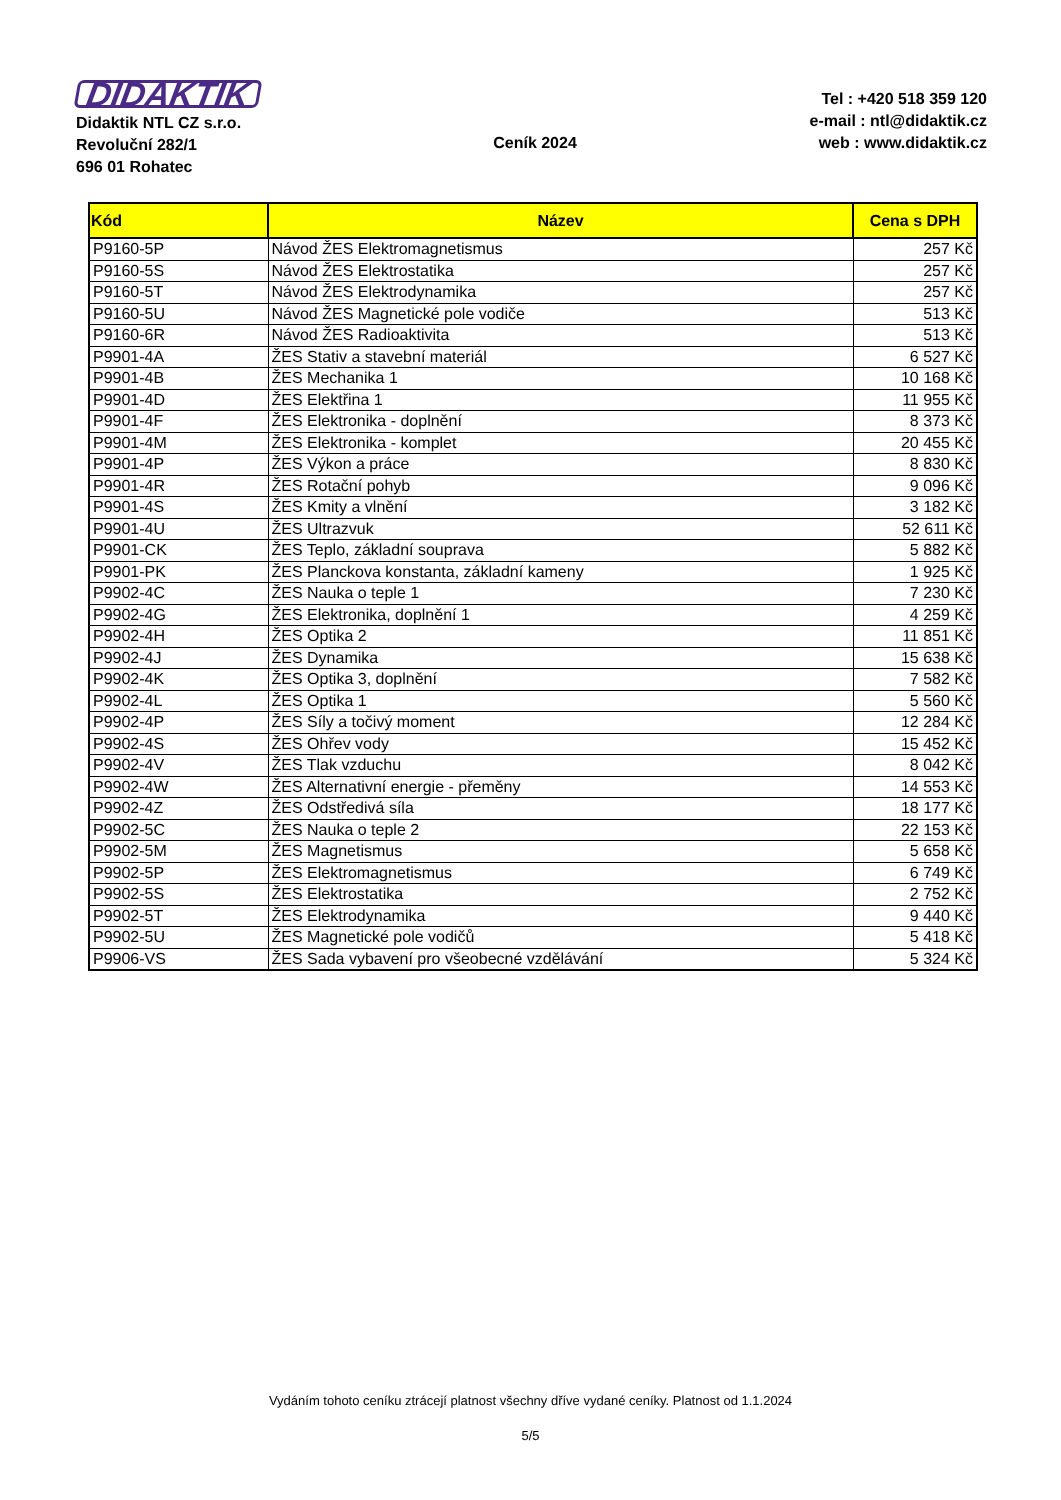DIDAKTIK
Didaktik NTL CZ s.r.o.
Revoluční 282/1
696 01 Rohatec
Ceník 2024
Tel : +420 518 359 120
e-mail : ntl@didaktik.cz
web : www.didaktik.cz
| Kód | Název | Cena s DPH |
| --- | --- | --- |
| P9160-5P | Návod ŽES Elektromagnetismus | 257 Kč |
| P9160-5S | Návod ŽES Elektrostatika | 257 Kč |
| P9160-5T | Návod ŽES Elektrodynamika | 257 Kč |
| P9160-5U | Návod ŽES Magnetické pole vodiče | 513 Kč |
| P9160-6R | Návod ŽES Radioaktivita | 513 Kč |
| P9901-4A | ŽES Stativ a stavební materiál | 6 527 Kč |
| P9901-4B | ŽES Mechanika 1 | 10 168 Kč |
| P9901-4D | ŽES Elektřina 1 | 11 955 Kč |
| P9901-4F | ŽES Elektronika - doplnění | 8 373 Kč |
| P9901-4M | ŽES Elektronika - komplet | 20 455 Kč |
| P9901-4P | ŽES Výkon a práce | 8 830 Kč |
| P9901-4R | ŽES Rotační pohyb | 9 096 Kč |
| P9901-4S | ŽES Kmity a vlnění | 3 182 Kč |
| P9901-4U | ŽES Ultrazvuk | 52 611 Kč |
| P9901-CK | ŽES Teplo, základní souprava | 5 882 Kč |
| P9901-PK | ŽES Planckova konstanta, základní kameny | 1 925 Kč |
| P9902-4C | ŽES Nauka o teple 1 | 7 230 Kč |
| P9902-4G | ŽES Elektronika, doplnění 1 | 4 259 Kč |
| P9902-4H | ŽES Optika 2 | 11 851 Kč |
| P9902-4J | ŽES Dynamika | 15 638 Kč |
| P9902-4K | ŽES Optika 3, doplnění | 7 582 Kč |
| P9902-4L | ŽES Optika 1 | 5 560 Kč |
| P9902-4P | ŽES Síly a točivý moment | 12 284 Kč |
| P9902-4S | ŽES Ohřev vody | 15 452 Kč |
| P9902-4V | ŽES Tlak vzduchu | 8 042 Kč |
| P9902-4W | ŽES Alternativní energie - přeměny | 14 553 Kč |
| P9902-4Z | ŽES Odstředivá síla | 18 177 Kč |
| P9902-5C | ŽES Nauka o teple 2 | 22 153 Kč |
| P9902-5M | ŽES Magnetismus | 5 658 Kč |
| P9902-5P | ŽES Elektromagnetismus | 6 749 Kč |
| P9902-5S | ŽES Elektrostatika | 2 752 Kč |
| P9902-5T | ŽES Elektrodynamika | 9 440 Kč |
| P9902-5U | ŽES Magnetické pole vodičů | 5 418 Kč |
| P9906-VS | ŽES Sada vybavení pro všeobecné vzdělávání | 5 324 Kč |
Vydáním tohoto ceníku ztrácejí platnost všechny dříve vydané ceníky. Platnost od 1.1.2024
5/5